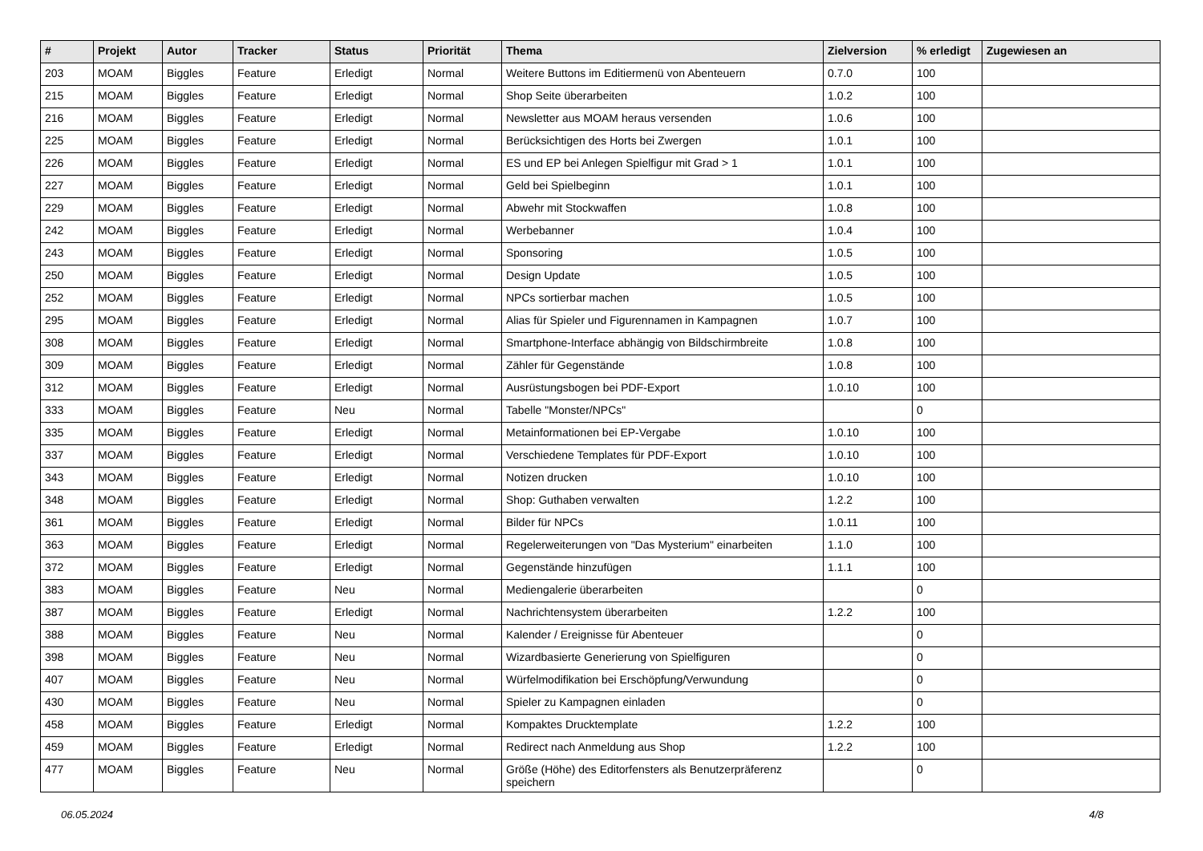| # | Projekt | Autor | Tracker | Status | Priorität | Thema | Zielversion | % erledigt | Zugewiesen an |
| --- | --- | --- | --- | --- | --- | --- | --- | --- | --- |
| 203 | MOAM | Biggles | Feature | Erledigt | Normal | Weitere Buttons im Editiermenü von Abenteuern | 0.7.0 | 100 | |
| 215 | MOAM | Biggles | Feature | Erledigt | Normal | Shop Seite überarbeiten | 1.0.2 | 100 | |
| 216 | MOAM | Biggles | Feature | Erledigt | Normal | Newsletter aus MOAM heraus versenden | 1.0.6 | 100 | |
| 225 | MOAM | Biggles | Feature | Erledigt | Normal | Berücksichtigen des Horts bei Zwergen | 1.0.1 | 100 | |
| 226 | MOAM | Biggles | Feature | Erledigt | Normal | ES und EP bei Anlegen Spielfigur mit Grad > 1 | 1.0.1 | 100 | |
| 227 | MOAM | Biggles | Feature | Erledigt | Normal | Geld bei Spielbeginn | 1.0.1 | 100 | |
| 229 | MOAM | Biggles | Feature | Erledigt | Normal | Abwehr mit Stockwaffen | 1.0.8 | 100 | |
| 242 | MOAM | Biggles | Feature | Erledigt | Normal | Werbebanner | 1.0.4 | 100 | |
| 243 | MOAM | Biggles | Feature | Erledigt | Normal | Sponsoring | 1.0.5 | 100 | |
| 250 | MOAM | Biggles | Feature | Erledigt | Normal | Design Update | 1.0.5 | 100 | |
| 252 | MOAM | Biggles | Feature | Erledigt | Normal | NPCs sortierbar machen | 1.0.5 | 100 | |
| 295 | MOAM | Biggles | Feature | Erledigt | Normal | Alias für Spieler und Figurennamen in Kampagnen | 1.0.7 | 100 | |
| 308 | MOAM | Biggles | Feature | Erledigt | Normal | Smartphone-Interface abhängig von Bildschirmbreite | 1.0.8 | 100 | |
| 309 | MOAM | Biggles | Feature | Erledigt | Normal | Zähler für Gegenstände | 1.0.8 | 100 | |
| 312 | MOAM | Biggles | Feature | Erledigt | Normal | Ausrüstungsbogen bei PDF-Export | 1.0.10 | 100 | |
| 333 | MOAM | Biggles | Feature | Neu | Normal | Tabelle "Monster/NPCs" | | 0 | |
| 335 | MOAM | Biggles | Feature | Erledigt | Normal | Metainformationen bei EP-Vergabe | 1.0.10 | 100 | |
| 337 | MOAM | Biggles | Feature | Erledigt | Normal | Verschiedene Templates für PDF-Export | 1.0.10 | 100 | |
| 343 | MOAM | Biggles | Feature | Erledigt | Normal | Notizen drucken | 1.0.10 | 100 | |
| 348 | MOAM | Biggles | Feature | Erledigt | Normal | Shop: Guthaben verwalten | 1.2.2 | 100 | |
| 361 | MOAM | Biggles | Feature | Erledigt | Normal | Bilder für NPCs | 1.0.11 | 100 | |
| 363 | MOAM | Biggles | Feature | Erledigt | Normal | Regelerweiterungen von "Das Mysterium" einarbeiten | 1.1.0 | 100 | |
| 372 | MOAM | Biggles | Feature | Erledigt | Normal | Gegenstände hinzufügen | 1.1.1 | 100 | |
| 383 | MOAM | Biggles | Feature | Neu | Normal | Mediengalerie überarbeiten | | 0 | |
| 387 | MOAM | Biggles | Feature | Erledigt | Normal | Nachrichtensystem überarbeiten | 1.2.2 | 100 | |
| 388 | MOAM | Biggles | Feature | Neu | Normal | Kalender / Ereignisse für Abenteuer | | 0 | |
| 398 | MOAM | Biggles | Feature | Neu | Normal | Wizardbasierte Generierung von Spielfiguren | | 0 | |
| 407 | MOAM | Biggles | Feature | Neu | Normal | Würfelmodifikation bei Erschöpfung/Verwundung | | 0 | |
| 430 | MOAM | Biggles | Feature | Neu | Normal | Spieler zu Kampagnen einladen | | 0 | |
| 458 | MOAM | Biggles | Feature | Erledigt | Normal | Kompaktes Drucktemplate | 1.2.2 | 100 | |
| 459 | MOAM | Biggles | Feature | Erledigt | Normal | Redirect nach Anmeldung aus Shop | 1.2.2 | 100 | |
| 477 | MOAM | Biggles | Feature | Neu | Normal | Größe (Höhe) des Editorfensters als Benutzerpräferenz speichern | | 0 | |
06.05.2024 4/8